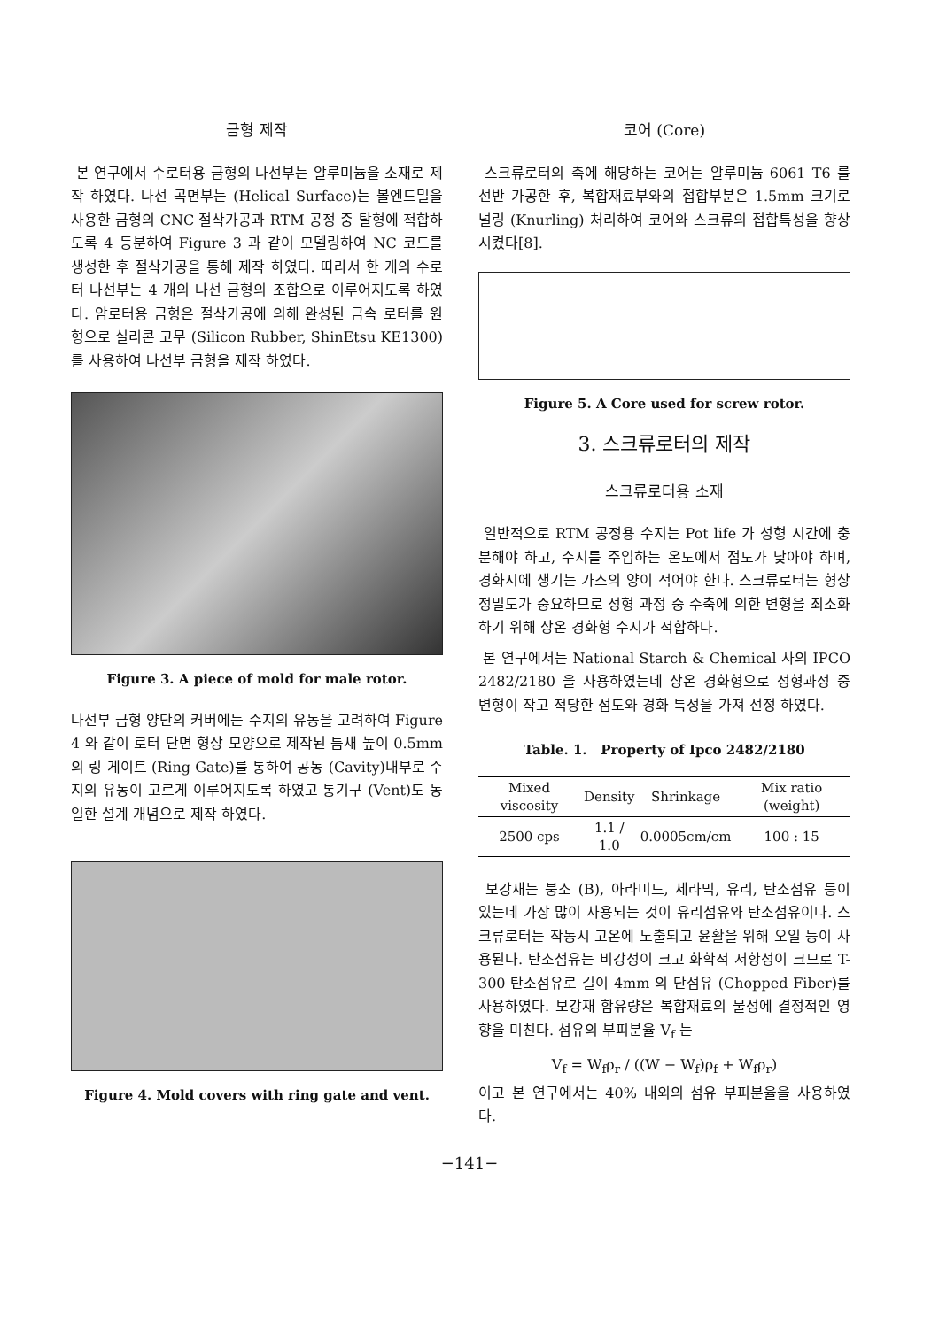금형 제작
본 연구에서 수로터용 금형의 나선부는 알루미늄을 소재로 제작 하였다. 나선 곡면부는 (Helical Surface)는 볼엔드밀을 사용한 금형의 CNC 절삭가공과 RTM 공정 중 탈형에 적합하도록 4 등분하여 Figure 3 과 같이 모델링하여 NC 코드를 생성한 후 절삭가공을 통해 제작 하였다. 따라서 한 개의 수로터 나선부는 4 개의 나선 금형의 조합으로 이루어지도록 하였다. 암로터용 금형은 절삭가공에 의해 완성된 금속 로터를 원형으로 실리콘 고무 (Silicon Rubber, ShinEtsu KE1300)를 사용하여 나선부 금형을 제작 하였다.
Figure 3. A piece of mold for male rotor.
나선부 금형 양단의 커버에는 수지의 유동을 고려하여 Figure 4 와 같이 로터 단면 형상 모양으로 제작된 틈새 높이 0.5mm 의 링 게이트 (Ring Gate)를 통하여 공동 (Cavity)내부로 수지의 유동이 고르게 이루어지도록 하였고 통기구 (Vent)도 동일한 설계 개념으로 제작 하였다.
Figure 4. Mold covers with ring gate and vent.
코어 (Core)
스크류로터의 축에 해당하는 코어는 알루미늄 6061 T6 를 선반 가공한 후, 복합재료부와의 접합부분은 1.5mm 크기로 널링 (Knurling) 처리하여 코어와 스크류의 접합특성을 향상 시켰다[8].
Figure 5. A Core used for screw rotor.
3. 스크류로터의 제작
스크류로터용 소재
일반적으로 RTM 공정용 수지는 Pot life 가 성형 시간에 충분해야 하고, 수지를 주입하는 온도에서 점도가 낮아야 하며, 경화시에 생기는 가스의 양이 적어야 한다. 스크류로터는 형상 정밀도가 중요하므로 성형 과정 중 수축에 의한 변형을 최소화하기 위해 상온 경화형 수지가 적합하다.
본 연구에서는 National Starch & Chemical 사의 IPCO 2482/2180 을 사용하였는데 상온 경화형으로 성형과정 중 변형이 작고 적당한 점도와 경화 특성을 가져 선정 하였다.
Table. 1. Property of Ipco 2482/2180
| Mixed viscosity | Density | Shrinkage | Mix ratio (weight) |
| --- | --- | --- | --- |
| 2500 cps | 1.1 / 1.0 | 0.0005cm/cm | 100 : 15 |
보강재는 붕소 (B), 아라미드, 세라믹, 유리, 탄소섬유 등이 있는데 가장 많이 사용되는 것이 유리섬유와 탄소섬유이다. 스크류로터는 작동시 고온에 노출되고 윤활을 위해 오일 등이 사용된다. 탄소섬유는 비강성이 크고 화학적 저항성이 크므로 T-300 탄소섬유로 길이 4mm 의 단섬유 (Chopped Fiber)를 사용하였다. 보강재 함유량은 복합재료의 물성에 결정적인 영향을 미친다. 섬유의 부피분율 V<sub>f</sub> 는
V<sub>f</sub> = W<sub>f</sub>ρ<sub>r</sub> / ((W − W<sub>f</sub>)ρ<sub>f</sub> + W<sub>f</sub>ρ<sub>r</sub>)
이고 본 연구에서는 40% 내외의 섬유 부피분율을 사용하였다.
−141−